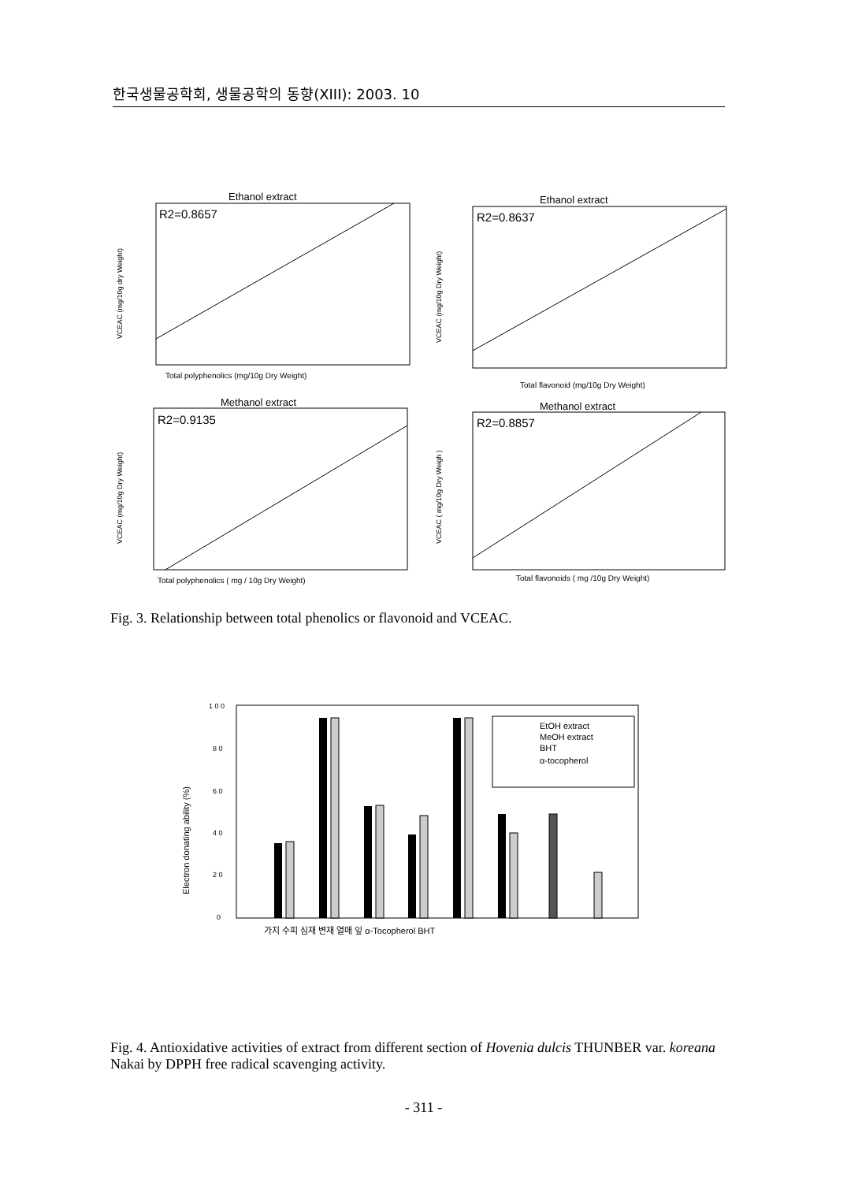한국생물공학회, 생물공학의 동향(XIII): 2003. 10
Ethanol extract
R2=0.8657
Total polyphenolics (mg/10g Dry Weight)
VCEAC (mg/10g dry Weight)
Ethanol extract
R2=0.8637
Total flavonoid (mg/10g Dry Weight)
VCEAC (mg/10g Dry Weight)
Methanol extract
R2=0.9135
Total polyphenolics ( mg / 10g Dry Weight)
VCEAC (mg/10g Dry Weight)
Methanol extract
R2=0.8857
Total flavonoids ( mg /10g Dry Weight)
VCEAC ( mg/10g Dry Weigh )
Fig. 3. Relationship between total phenolics or flavonoid and VCEAC.
1 0 0
8 0
6 0
4 0
2 0
0
Electron donating ability (%)
EtOH extract
MeOH extract
BHT
α-tocopherol
가지 수피 심재 변재 열매 잎 α-Tocopherol BHT
Fig. 4. Antioxidative activities of extract from different section of Hovenia dulcis THUNBER var. koreana Nakai by DPPH free radical scavenging activity.
- 311 -